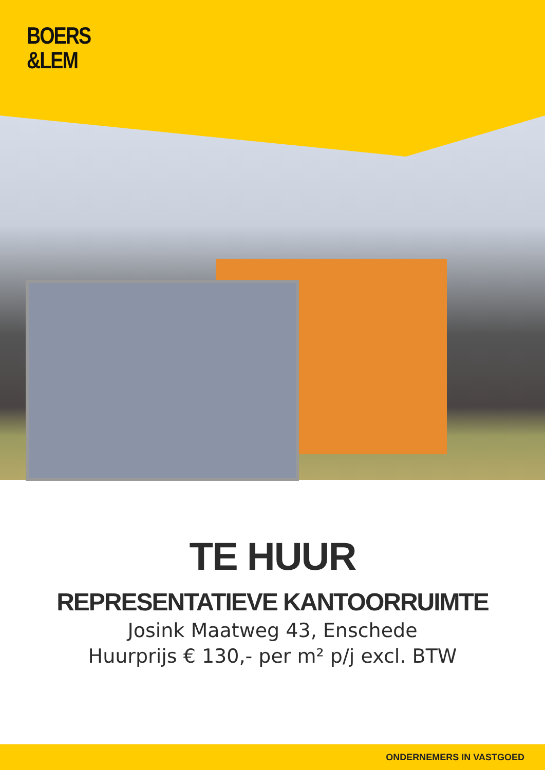BOERS
&LEM
TE HUUR
REPRESENTATIEVE KANTOORRUIMTE
Josink Maatweg 43, Enschede
Huurprijs € 130,- per m² p/j excl. BTW
ONDERNEMERS IN VASTGOED